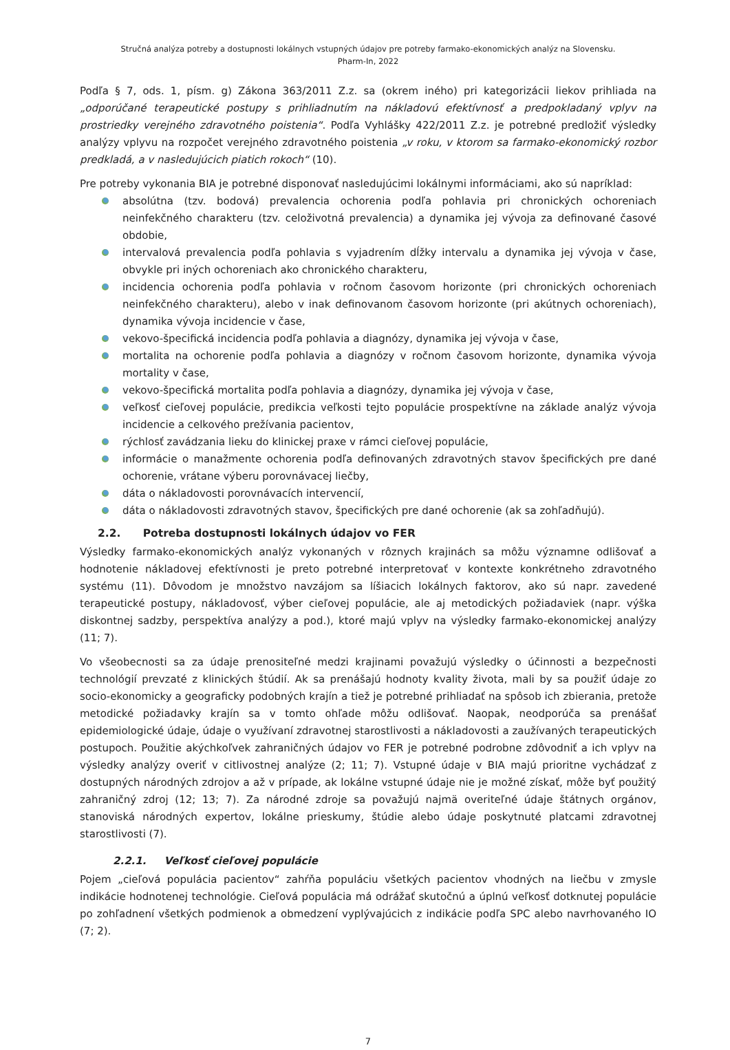Stručná analýza potreby a dostupnosti lokálnych vstupných údajov pre potreby farmako-ekonomických analýz na Slovensku.
Pharm-In, 2022
Podľa § 7, ods. 1, písm. g) Zákona 363/2011 Z.z. sa (okrem iného) pri kategorizácii liekov prihliada na „odporúčané terapeutické postupy s prihliadnutím na nákladovú efektívnosť a predpokladaný vplyv na prostriedky verejného zdravotného poistenia“. Podľa Vyhlášky 422/2011 Z.z. je potrebné predložiť výsledky analýzy vplyvu na rozpočet verejného zdravotného poistenia „v roku, v ktorom sa farmako-ekonomický rozbor predkladá, a v nasledujúcich piatich rokoch“ (10).
Pre potreby vykonania BIA je potrebné disponovať nasledujúcimi lokálnymi informáciami, ako sú napríklad:
absolútna (tzv. bodová) prevalencia ochorenia podľa pohlavia pri chronických ochoreniach neinfekčného charakteru (tzv. celoživotná prevalencia) a dynamika jej vývoja za definované časové obdobie,
intervalová prevalencia podľa pohlavia s vyjadrením dĺžky intervalu a dynamika jej vývoja v čase, obvykle pri iných ochoreniach ako chronického charakteru,
incidencia ochorenia podľa pohlavia v ročnom časovom horizonte (pri chronických ochoreniach neinfekčného charakteru), alebo v inak definovanom časovom horizonte (pri akútnych ochoreniach), dynamika vývoja incidencie v čase,
vekovo-špecifická incidencia podľa pohlavia a diagnózy, dynamika jej vývoja v čase,
mortalita na ochorenie podľa pohlavia a diagnózy v ročnom časovom horizonte, dynamika vývoja mortality v čase,
vekovo-špecifická mortalita podľa pohlavia a diagnózy, dynamika jej vývoja v čase,
veľkosť cieľovej populácie, predikcia veľkosti tejto populácie prospektívne na základe analýz vývoja incidencie a celkového prežívania pacientov,
rýchlosť zavádzania lieku do klinickej praxe v rámci cieľovej populácie,
informácie o manažmente ochorenia podľa definovaných zdravotných stavov špecifických pre dané ochorenie, vrátane výberu porovnávacej liečby,
dáta o nákladovosti porovnávacích intervencií,
dáta o nákladovosti zdravotných stavov, špecifických pre dané ochorenie (ak sa zohľadňujú).
2.2. Potreba dostupnosti lokálnych údajov vo FER
Výsledky farmako-ekonomických analýz vykonaných v rôznych krajinách sa môžu významne odlišovať a hodnotenie nákladovej efektívnosti je preto potrebné interpretovať v kontexte konkrétneho zdravotného systému (11). Dôvodom je množstvo navzájom sa líšiacich lokálnych faktorov, ako sú napr. zavedené terapeutické postupy, nákladovosť, výber cieľovej populácie, ale aj metodických požiadaviek (napr. výška diskontnej sadzby, perspektíva analýzy a pod.), ktoré majú vplyv na výsledky farmako-ekonomickej analýzy (11; 7).
Vo všeobecnosti sa za údaje prenositeľné medzi krajinami považujú výsledky o účinnosti a bezpečnosti technológií prevzaté z klinických štúdií. Ak sa prenášajú hodnoty kvality života, mali by sa použiť údaje zo socio-ekonomicky a geograficky podobných krajín a tiež je potrebné prihliadať na spôsob ich zbierania, pretože metodické požiadavky krajín sa v tomto ohľade môžu odlišovať. Naopak, neodporúča sa prenášať epidemiologické údaje, údaje o využívaní zdravotnej starostlivosti a nákladovosti a zaužívaných terapeutických postupoch. Použitie akýchkoľvek zahraničných údajov vo FER je potrebné podrobne zdôvodniť a ich vplyv na výsledky analýzy overiť v citlivostnej analýze (2; 11; 7). Vstupné údaje v BIA majú prioritne vychádzať z dostupných národných zdrojov a až v prípade, ak lokálne vstupné údaje nie je možné získať, môže byť použitý zahraničný zdroj (12; 13; 7). Za národné zdroje sa považujú najmä overiteľné údaje štátnych orgánov, stanoviská národných expertov, lokálne prieskumy, štúdie alebo údaje poskytnuté platcami zdravotnej starostlivosti (7).
2.2.1. Veľkosť cieľovej populácie
Pojem „cieľová populácia pacientov“ zahŕňa populáciu všetkých pacientov vhodných na liečbu v zmysle indikácie hodnotenej technológie. Cieľová populácia má odrážať skutočnú a úplnú veľkosť dotknutej populácie po zohľadnení všetkých podmienok a obmedzení vyplývajúcich z indikácie podľa SPC alebo navrhovaného IO (7; 2).
7